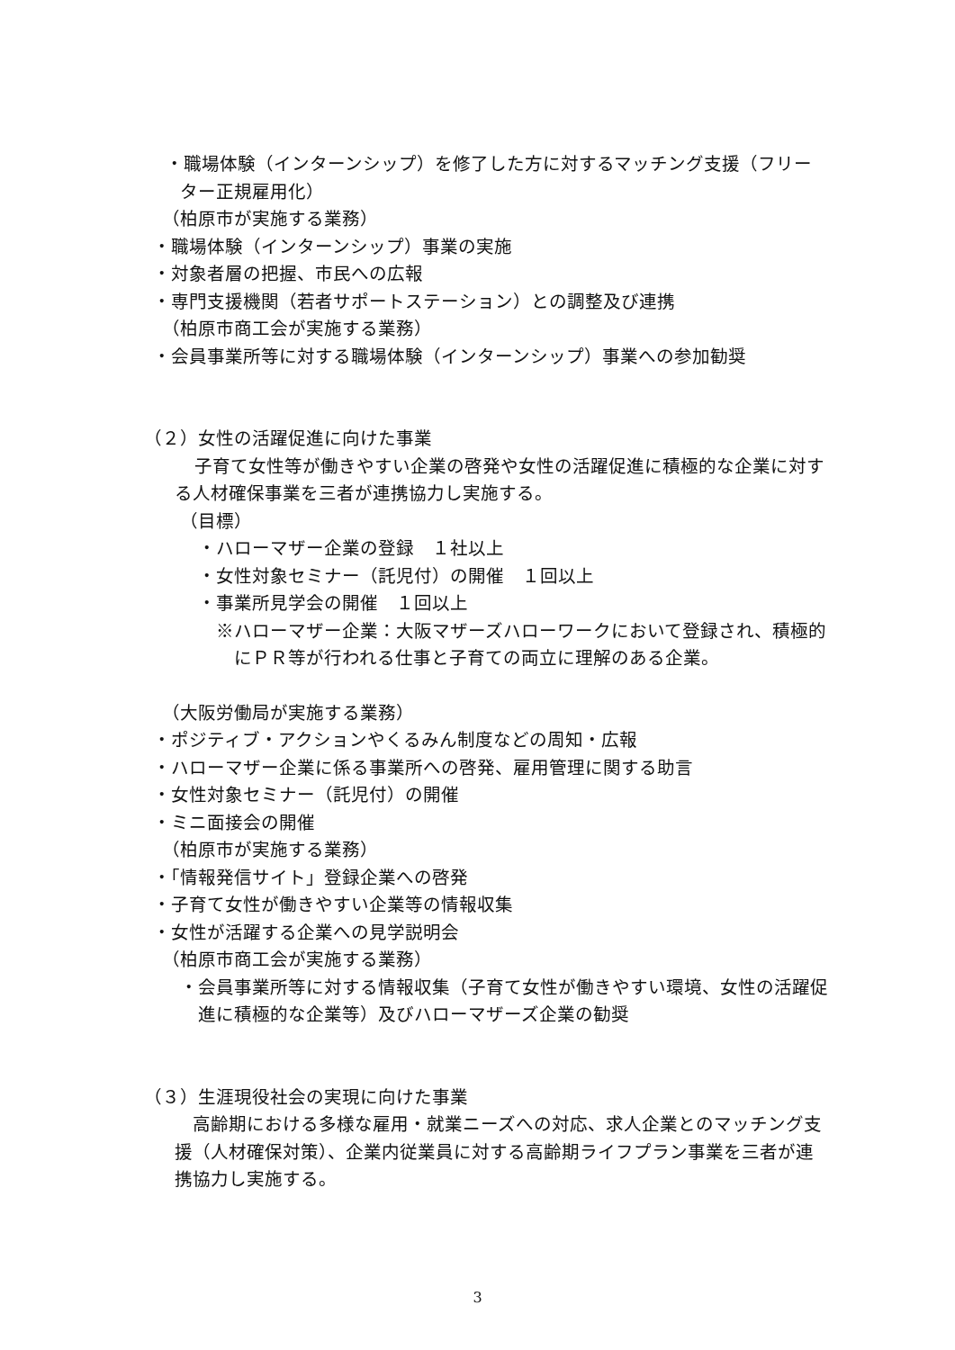・職場体験（インターンシップ）を修了した方に対するマッチング支援（フリーター正規雇用化）
（柏原市が実施する業務）
・職場体験（インターンシップ）事業の実施
・対象者層の把握、市民への広報
・専門支援機関（若者サポートステーション）との調整及び連携
（柏原市商工会が実施する業務）
・会員事業所等に対する職場体験（インターンシップ）事業への参加勧奨
（２）女性の活躍促進に向けた事業
子育て女性等が働きやすい企業の啓発や女性の活躍促進に積極的な企業に対する人材確保事業を三者が連携協力し実施する。
（目標）
・ハローマザー企業の登録　１社以上
・女性対象セミナー（託児付）の開催　１回以上
・事業所見学会の開催　１回以上
※ハローマザー企業：大阪マザーズハローワークにおいて登録され、積極的にＰＲ等が行われる仕事と子育ての両立に理解のある企業。
（大阪労働局が実施する業務）
・ポジティブ・アクションやくるみん制度などの周知・広報
・ハローマザー企業に係る事業所への啓発、雇用管理に関する助言
・女性対象セミナー（託児付）の開催
・ミニ面接会の開催
（柏原市が実施する業務）
・「情報発信サイト」登録企業への啓発
・子育て女性が働きやすい企業等の情報収集
・女性が活躍する企業への見学説明会
（柏原市商工会が実施する業務）
・会員事業所等に対する情報収集（子育て女性が働きやすい環境、女性の活躍促進に積極的な企業等）及びハローマザーズ企業の勧奨
（３）生涯現役社会の実現に向けた事業
高齢期における多様な雇用・就業ニーズへの対応、求人企業とのマッチング支援（人材確保対策）、企業内従業員に対する高齢期ライフプラン事業を三者が連携協力し実施する。
3